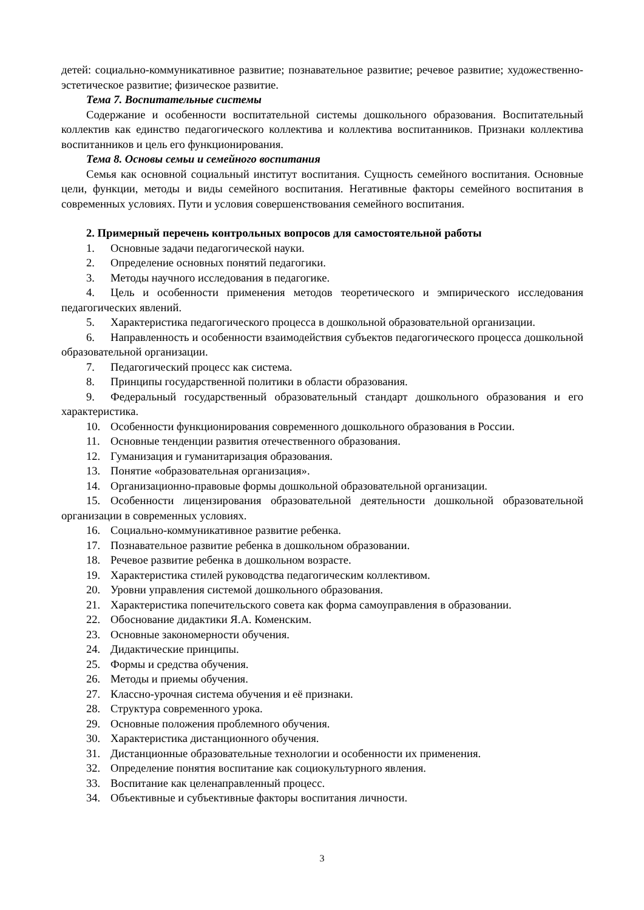детей: социально-коммуникативное развитие; познавательное развитие; речевое развитие; художественно-эстетическое развитие; физическое развитие.
Тема 7. Воспитательные системы
Содержание и особенности воспитательной системы дошкольного образования. Воспитательный коллектив как единство педагогического коллектива и коллектива воспитанников. Признаки коллектива воспитанников и цель его функционирования.
Тема 8. Основы семьи и семейного воспитания
Семья как основной социальный институт воспитания. Сущность семейного воспитания. Основные цели, функции, методы и виды семейного воспитания. Негативные факторы семейного воспитания в современных условиях. Пути и условия совершенствования семейного воспитания.
2. Примерный перечень контрольных вопросов для самостоятельной работы
1. Основные задачи педагогической науки.
2. Определение основных понятий педагогики.
3. Методы научного исследования в педагогике.
4. Цель и особенности применения методов теоретического и эмпирического исследования педагогических явлений.
5. Характеристика педагогического процесса в дошкольной образовательной организации.
6. Направленность и особенности взаимодействия субъектов педагогического процесса дошкольной образовательной организации.
7. Педагогический процесс как система.
8. Принципы государственной политики в области образования.
9. Федеральный государственный образовательный стандарт дошкольного образования и его характеристика.
10. Особенности функционирования современного дошкольного образования в России.
11. Основные тенденции развития отечественного образования.
12. Гуманизация и гуманитаризация образования.
13. Понятие «образовательная организация».
14. Организационно-правовые формы дошкольной образовательной организации.
15. Особенности лицензирования образовательной деятельности дошкольной образовательной организации в современных условиях.
16. Социально-коммуникативное развитие ребенка.
17. Познавательное развитие ребенка в дошкольном образовании.
18. Речевое развитие ребенка в дошкольном возрасте.
19. Характеристика стилей руководства педагогическим коллективом.
20. Уровни управления системой дошкольного образования.
21. Характеристика попечительского совета как форма самоуправления в образовании.
22. Обоснование дидактики Я.А. Коменским.
23. Основные закономерности обучения.
24. Дидактические принципы.
25. Формы и средства обучения.
26. Методы и приемы обучения.
27. Классно-урочная система обучения и её признаки.
28. Структура современного урока.
29. Основные положения проблемного обучения.
30. Характеристика дистанционного обучения.
31. Дистанционные образовательные технологии и особенности их применения.
32. Определение понятия воспитание как социокультурного явления.
33. Воспитание как целенаправленный процесс.
34. Объективные и субъективные факторы воспитания личности.
3